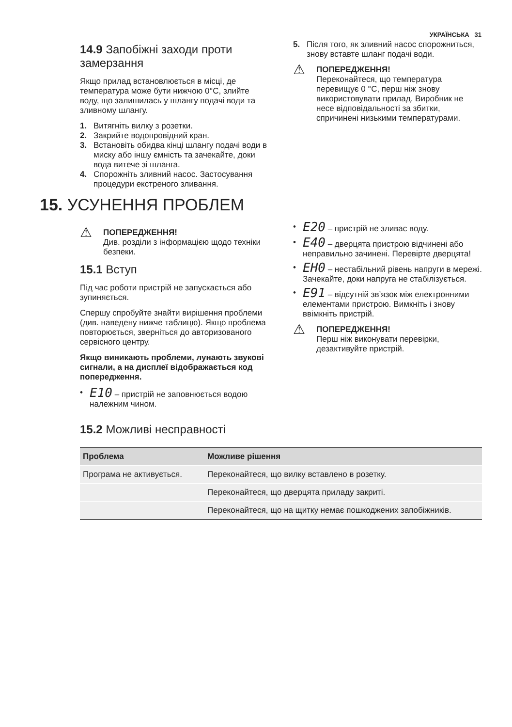УКРАЇНСЬКА 31
14.9 Запобіжні заходи проти замерзання
Якщо прилад встановлюється в місці, де температура може бути нижчою 0°C, злийте воду, що залишилась у шлангу подачі води та зливному шлангу.
1. Витягніть вилку з розетки.
2. Закрийте водопровідний кран.
3. Встановіть обидва кінці шлангу подачі води в миску або іншу ємність та зачекайте, доки вода витече зі шланга.
4. Спорожніть зливний насос. Застосування процедури екстреного зливання.
5. Після того, як зливний насос спорожниться, знову вставте шланг подачі води.
⚠
ПОПЕРЕДЖЕННЯ!
Переконайтеся, що температура перевищує 0 °C, перш ніж знову використовувати прилад. Виробник не несе відповідальності за збитки, спричинені низькими температурами.
15. УСУНЕННЯ ПРОБЛЕМ
⚠
ПОПЕРЕДЖЕННЯ!
Див. розділи з інформацією щодо техніки безпеки.
15.1 Вступ
Під час роботи пристрій не запускається або зупиняється.
Спершу спробуйте знайти вирішення проблеми (див. наведену нижче таблицю). Якщо проблема повторюється, зверніться до авторизованого сервісного центру.
Якщо виникають проблеми, лунають звукові сигнали, а на дисплеї відображається код попередження.
• E10 – пристрій не заповнюється водою належним чином.
• E20 – пристрій не зливає воду.
• E40 – дверцята пристрою відчинені або неправильно зачинені. Перевірте дверцята!
• EH0 – нестабільний рівень напруги в мережі. Зачекайте, доки напруга не стабілізується.
• E91 – відсутній зв’язок між електронними елементами пристрою. Вимкніть і знову ввімкніть пристрій.
⚠
ПОПЕРЕДЖЕННЯ!
Перш ніж виконувати перевірки, дезактивуйте пристрій.
15.2 Можливі несправності
| Проблема | Можливе рішення |
| --- | --- |
| Програма не активується. | Переконайтеся, що вилку вставлено в розетку. |
| | Переконайтеся, що дверцята приладу закриті. |
| | Переконайтеся, що на щитку немає пошкоджених запобіжників. |